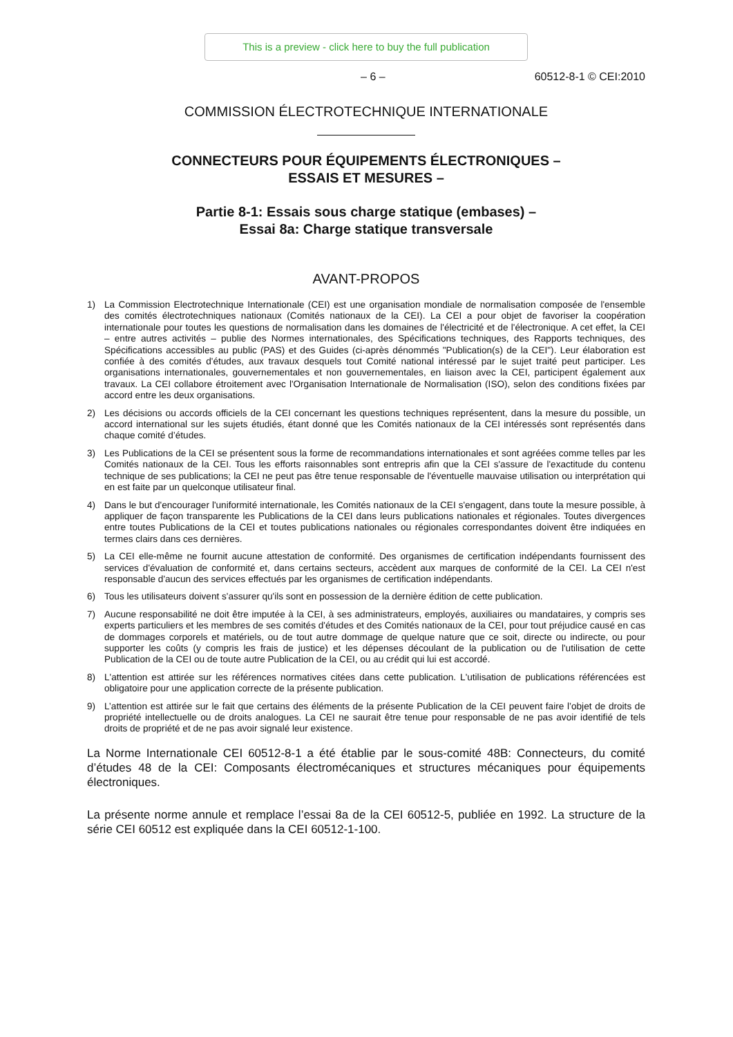This is a preview - click here to buy the full publication
– 6 – 60512-8-1 © CEI:2010
COMMISSION ÉLECTROTECHNIQUE INTERNATIONALE
CONNECTEURS POUR ÉQUIPEMENTS ÉLECTRONIQUES –
ESSAIS ET MESURES –
Partie 8-1: Essais sous charge statique (embases) –
Essai 8a: Charge statique transversale
AVANT-PROPOS
1) La Commission Electrotechnique Internationale (CEI) est une organisation mondiale de normalisation composée de l'ensemble des comités électrotechniques nationaux (Comités nationaux de la CEI). La CEI a pour objet de favoriser la coopération internationale pour toutes les questions de normalisation dans les domaines de l'électricité et de l'électronique. A cet effet, la CEI – entre autres activités – publie des Normes internationales, des Spécifications techniques, des Rapports techniques, des Spécifications accessibles au public (PAS) et des Guides (ci-après dénommés "Publication(s) de la CEI"). Leur élaboration est confiée à des comités d'études, aux travaux desquels tout Comité national intéressé par le sujet traité peut participer. Les organisations internationales, gouvernementales et non gouvernementales, en liaison avec la CEI, participent également aux travaux. La CEI collabore étroitement avec l'Organisation Internationale de Normalisation (ISO), selon des conditions fixées par accord entre les deux organisations.
2) Les décisions ou accords officiels de la CEI concernant les questions techniques représentent, dans la mesure du possible, un accord international sur les sujets étudiés, étant donné que les Comités nationaux de la CEI intéressés sont représentés dans chaque comité d’études.
3) Les Publications de la CEI se présentent sous la forme de recommandations internationales et sont agréées comme telles par les Comités nationaux de la CEI. Tous les efforts raisonnables sont entrepris afin que la CEI s'assure de l'exactitude du contenu technique de ses publications; la CEI ne peut pas être tenue responsable de l'éventuelle mauvaise utilisation ou interprétation qui en est faite par un quelconque utilisateur final.
4) Dans le but d'encourager l'uniformité internationale, les Comités nationaux de la CEI s'engagent, dans toute la mesure possible, à appliquer de façon transparente les Publications de la CEI dans leurs publications nationales et régionales. Toutes divergences entre toutes Publications de la CEI et toutes publications nationales ou régionales correspondantes doivent être indiquées en termes clairs dans ces dernières.
5) La CEI elle-même ne fournit aucune attestation de conformité. Des organismes de certification indépendants fournissent des services d'évaluation de conformité et, dans certains secteurs, accèdent aux marques de conformité de la CEI. La CEI n'est responsable d'aucun des services effectués par les organismes de certification indépendants.
6) Tous les utilisateurs doivent s'assurer qu'ils sont en possession de la dernière édition de cette publication.
7) Aucune responsabilité ne doit être imputée à la CEI, à ses administrateurs, employés, auxiliaires ou mandataires, y compris ses experts particuliers et les membres de ses comités d'études et des Comités nationaux de la CEI, pour tout préjudice causé en cas de dommages corporels et matériels, ou de tout autre dommage de quelque nature que ce soit, directe ou indirecte, ou pour supporter les coûts (y compris les frais de justice) et les dépenses découlant de la publication ou de l'utilisation de cette Publication de la CEI ou de toute autre Publication de la CEI, ou au crédit qui lui est accordé.
8) L'attention est attirée sur les références normatives citées dans cette publication. L'utilisation de publications référencées est obligatoire pour une application correcte de la présente publication.
9) L’attention est attirée sur le fait que certains des éléments de la présente Publication de la CEI peuvent faire l’objet de droits de propriété intellectuelle ou de droits analogues. La CEI ne saurait être tenue pour responsable de ne pas avoir identifié de tels droits de propriété et de ne pas avoir signalé leur existence.
La Norme Internationale CEI 60512-8-1 a été établie par le sous-comité 48B: Connecteurs, du comité d’études 48 de la CEI: Composants électromécaniques et structures mécaniques pour équipements électroniques.
La présente norme annule et remplace l’essai 8a de la CEI 60512-5, publiée en 1992. La structure de la série CEI 60512 est expliquée dans la CEI 60512-1-100.